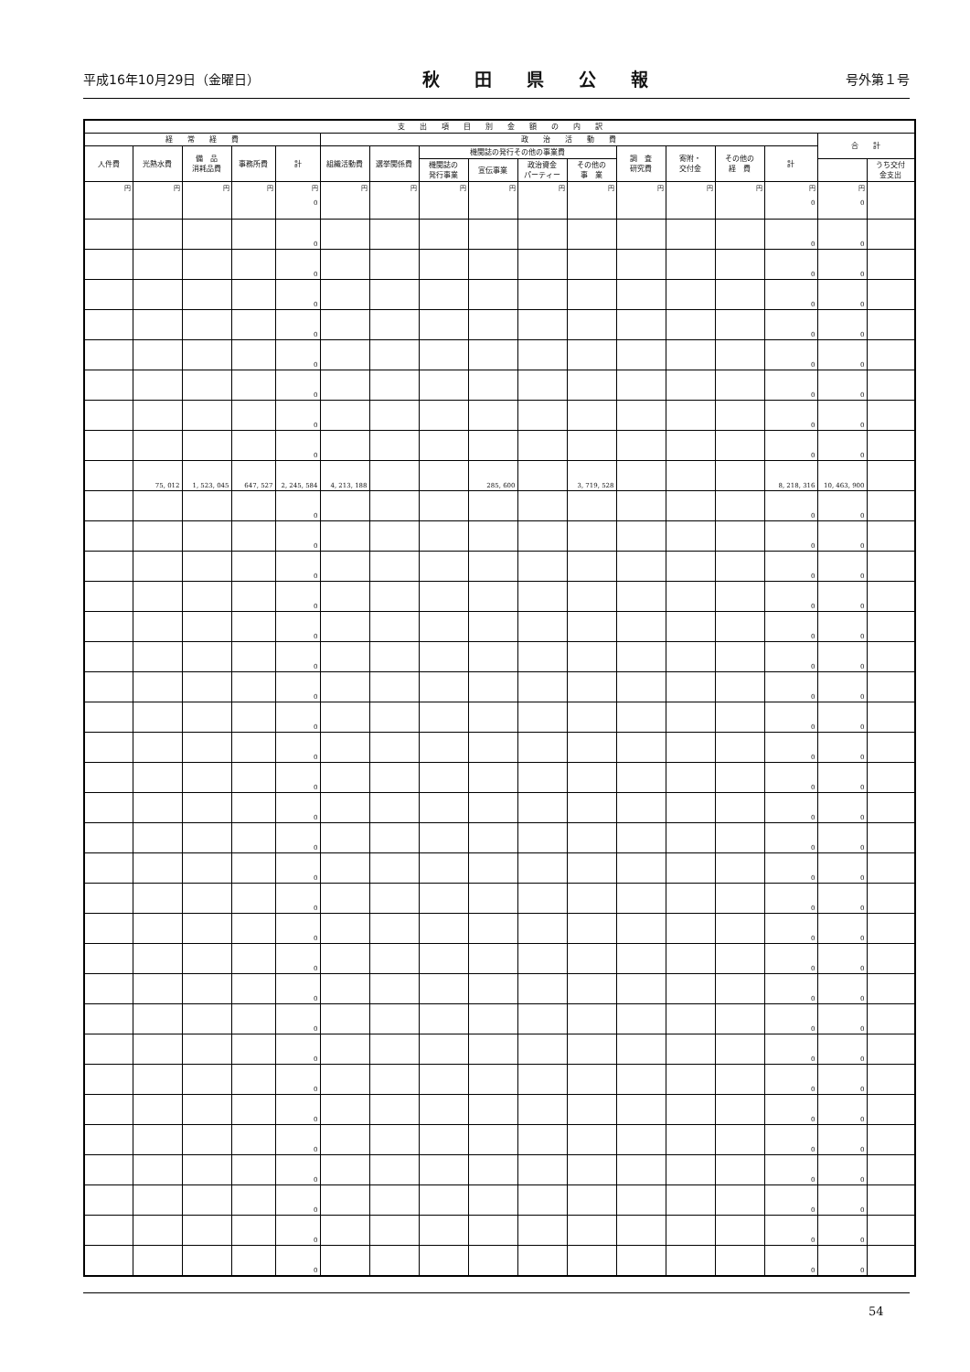平成16年10月29日（金曜日） 秋田県公報 号外第１号
| 支 出 項 目 別 金 額 の 内 訳 | | | | | | | | | | | | | | | | |
| --- | --- | --- | --- | --- | --- | --- | --- | --- | --- | --- | --- | --- | --- | --- | --- | --- |
| 経 常 経 費 | | | | | 政 治 活 動 費 | | | | | | | | | | 合 計 | |
| 人件費 | 光熱水費 | 備 品 消耗品費 | 事務所費 | 計 | 組織活動費 | 選挙関係費 | 機関誌の発行その他の事業費 | | | | 調 査 研究費 | 寄附・ 交付金 | その他の 経 費 | 計 | | |
| | | | | | | | 機関誌の 発行事業 | 宣伝事業 | 政治資金 パーティー | その他の 事 業 | | | | | | うち交付 金支出 |
| 円 | 円 | 円 | 円 | 円 0 | 円 | 円 | 円 | 円 | 円 | 円 | 円 | 円 | 円 | 円 0 | 円 0 | |
| | | | | 0 | | | | | | | | | | 0 | 0 | |
| | | | | 0 | | | | | | | | | | 0 | 0 | |
| | | | | 0 | | | | | | | | | | 0 | 0 | |
| | | | | 0 | | | | | | | | | | 0 | 0 | |
| | | | | 0 | | | | | | | | | | 0 | 0 | |
| | | | | 0 | | | | | | | | | | 0 | 0 | |
| | | | | 0 | | | | | | | | | | 0 | 0 | |
| | | | | 0 | | | | | | | | | | 0 | 0 | |
| | 75, 012 | 1, 523, 045 | 647, 527 | 2, 245, 584 | 4, 213, 188 | | | 285, 600 | | 3, 719, 528 | | | | 8, 218, 316 | 10, 463, 900 | |
| | | | | 0 | | | | | | | | | | 0 | 0 | |
| | | | | 0 | | | | | | | | | | 0 | 0 | |
| | | | | 0 | | | | | | | | | | 0 | 0 | |
| | | | | 0 | | | | | | | | | | 0 | 0 | |
| | | | | 0 | | | | | | | | | | 0 | 0 | |
| | | | | 0 | | | | | | | | | | 0 | 0 | |
| | | | | 0 | | | | | | | | | | 0 | 0 | |
| | | | | 0 | | | | | | | | | | 0 | 0 | |
| | | | | 0 | | | | | | | | | | 0 | 0 | |
| | | | | 0 | | | | | | | | | | 0 | 0 | |
| | | | | 0 | | | | | | | | | | 0 | 0 | |
| | | | | 0 | | | | | | | | | | 0 | 0 | |
| | | | | 0 | | | | | | | | | | 0 | 0 | |
| | | | | 0 | | | | | | | | | | 0 | 0 | |
| | | | | 0 | | | | | | | | | | 0 | 0 | |
| | | | | 0 | | | | | | | | | | 0 | 0 | |
| | | | | 0 | | | | | | | | | | 0 | 0 | |
| | | | | 0 | | | | | | | | | | 0 | 0 | |
| | | | | 0 | | | | | | | | | | 0 | 0 | |
| | | | | 0 | | | | | | | | | | 0 | 0 | |
| | | | | 0 | | | | | | | | | | 0 | 0 | |
| | | | | 0 | | | | | | | | | | 0 | 0 | |
| | | | | 0 | | | | | | | | | | 0 | 0 | |
| | | | | 0 | | | | | | | | | | 0 | 0 | |
| | | | | 0 | | | | | | | | | | 0 | 0 | |
| | | | | 0 | | | | | | | | | | 0 | 0 | |
54